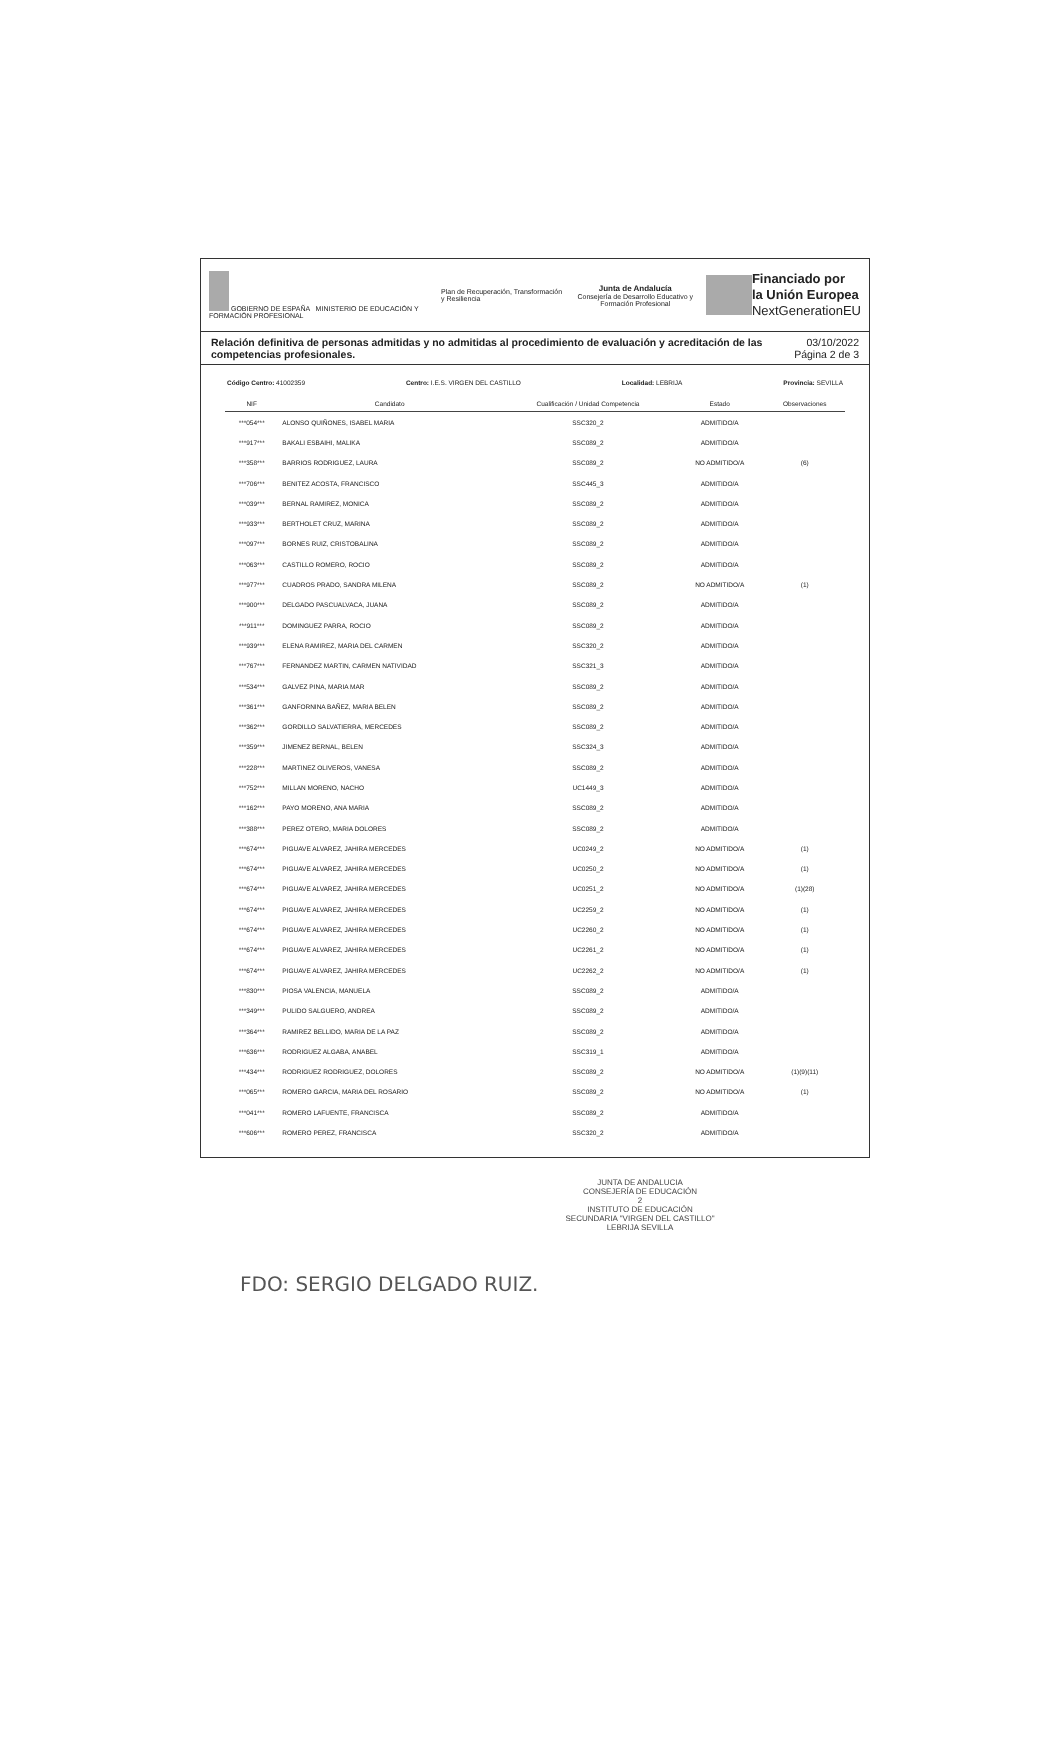GOBIERNO DE ESPAÑA MINISTERIO DE EDUCACIÓN Y FORMACIÓN PROFESIONAL Plan de Recuperación, Transformación y Resiliencia Junta de Andalucía
Consejería de Desarrollo Educativo y Formación Profesional Financiado por
la Unión Europea
NextGenerationEU
Relación definitiva de personas admitidas y no admitidas al procedimiento de evaluación y acreditación de las competencias profesionales. 03/10/2022
Página 2 de 3
Código Centro: 41002359 Centro: I.E.S. VIRGEN DEL CASTILLO Localidad: LEBRIJA Provincia: SEVILLA
| NIF | Candidato | Cualificación / Unidad Competencia | Estado | Observaciones |
| --- | --- | --- | --- | --- |
| ***054*** | ALONSO QUIÑONES, ISABEL MARIA | SSC320_2 | ADMITIDO/A | |
| ***917*** | BAKALI ESBAIHI, MALIKA | SSC089_2 | ADMITIDO/A | |
| ***358*** | BARRIOS RODRIGUEZ, LAURA | SSC089_2 | NO ADMITIDO/A | (6) |
| ***706*** | BENITEZ ACOSTA, FRANCISCO | SSC445_3 | ADMITIDO/A | |
| ***039*** | BERNAL RAMIREZ, MONICA | SSC089_2 | ADMITIDO/A | |
| ***933*** | BERTHOLET CRUZ, MARINA | SSC089_2 | ADMITIDO/A | |
| ***097*** | BORNES RUIZ, CRISTOBALINA | SSC089_2 | ADMITIDO/A | |
| ***063*** | CASTILLO ROMERO, ROCIO | SSC089_2 | ADMITIDO/A | |
| ***977*** | CUADROS PRADO, SANDRA MILENA | SSC089_2 | NO ADMITIDO/A | (1) |
| ***900*** | DELGADO PASCUALVACA, JUANA | SSC089_2 | ADMITIDO/A | |
| ***911*** | DOMINGUEZ PARRA, ROCIO | SSC089_2 | ADMITIDO/A | |
| ***939*** | ELENA RAMIREZ, MARIA DEL CARMEN | SSC320_2 | ADMITIDO/A | |
| ***767*** | FERNANDEZ MARTIN, CARMEN NATIVIDAD | SSC321_3 | ADMITIDO/A | |
| ***534*** | GALVEZ PINA, MARIA MAR | SSC089_2 | ADMITIDO/A | |
| ***361*** | GANFORNINA BAÑEZ, MARIA BELEN | SSC089_2 | ADMITIDO/A | |
| ***362*** | GORDILLO SALVATIERRA, MERCEDES | SSC089_2 | ADMITIDO/A | |
| ***359*** | JIMENEZ BERNAL, BELEN | SSC324_3 | ADMITIDO/A | |
| ***228*** | MARTINEZ OLIVEROS, VANESA | SSC089_2 | ADMITIDO/A | |
| ***752*** | MILLAN MORENO, NACHO | UC1449_3 | ADMITIDO/A | |
| ***162*** | PAYO MORENO, ANA MARIA | SSC089_2 | ADMITIDO/A | |
| ***388*** | PEREZ OTERO, MARIA DOLORES | SSC089_2 | ADMITIDO/A | |
| ***674*** | PIGUAVE ALVAREZ, JAHIRA MERCEDES | UC0249_2 | NO ADMITIDO/A | (1) |
| ***674*** | PIGUAVE ALVAREZ, JAHIRA MERCEDES | UC0250_2 | NO ADMITIDO/A | (1) |
| ***674*** | PIGUAVE ALVAREZ, JAHIRA MERCEDES | UC0251_2 | NO ADMITIDO/A | (1)(28) |
| ***674*** | PIGUAVE ALVAREZ, JAHIRA MERCEDES | UC2259_2 | NO ADMITIDO/A | (1) |
| ***674*** | PIGUAVE ALVAREZ, JAHIRA MERCEDES | UC2260_2 | NO ADMITIDO/A | (1) |
| ***674*** | PIGUAVE ALVAREZ, JAHIRA MERCEDES | UC2261_2 | NO ADMITIDO/A | (1) |
| ***674*** | PIGUAVE ALVAREZ, JAHIRA MERCEDES | UC2262_2 | NO ADMITIDO/A | (1) |
| ***830*** | PIOSA VALENCIA, MANUELA | SSC089_2 | ADMITIDO/A | |
| ***349*** | PULIDO SALGUERO, ANDREA | SSC089_2 | ADMITIDO/A | |
| ***364*** | RAMIREZ BELLIDO, MARIA DE LA PAZ | SSC089_2 | ADMITIDO/A | |
| ***636*** | RODRIGUEZ ALGABA, ANABEL | SSC319_1 | ADMITIDO/A | |
| ***434*** | RODRIGUEZ RODRIGUEZ, DOLORES | SSC089_2 | NO ADMITIDO/A | (1)(9)(11) |
| ***065*** | ROMERO GARCIA, MARIA DEL ROSARIO | SSC089_2 | NO ADMITIDO/A | (1) |
| ***041*** | ROMERO LAFUENTE, FRANCISCA | SSC089_2 | ADMITIDO/A | |
| ***606*** | ROMERO PEREZ, FRANCISCA | SSC320_2 | ADMITIDO/A | |
JUNTA DE ANDALUCIA
CONSEJERÍA DE EDUCACIÓN
2
INSTITUTO DE EDUCACIÓN SECUNDARIA "VIRGEN DEL CASTILLO" LEBRIJA SEVILLA
FDO: SERGIO DELGADO RUIZ.